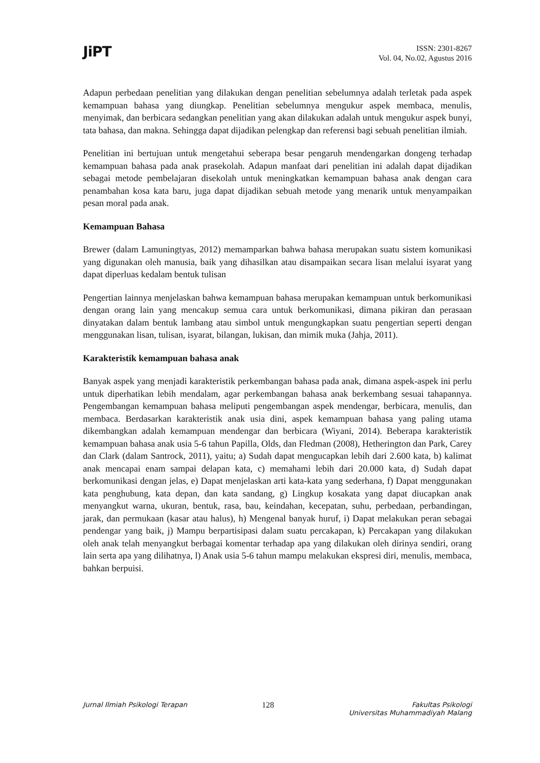JiPT
ISSN: 2301-8267
Vol. 04, No.02, Agustus 2016
Adapun perbedaan penelitian yang dilakukan dengan penelitian sebelumnya adalah terletak pada aspek kemampuan bahasa yang diungkap. Penelitian sebelumnya mengukur aspek membaca, menulis, menyimak, dan berbicara sedangkan penelitian yang akan dilakukan adalah untuk mengukur aspek bunyi, tata bahasa, dan makna. Sehingga dapat dijadikan pelengkap dan referensi bagi sebuah penelitian ilmiah.
Penelitian ini bertujuan untuk mengetahui seberapa besar pengaruh mendengarkan dongeng terhadap kemampuan bahasa pada anak prasekolah. Adapun manfaat dari penelitian ini adalah dapat dijadikan sebagai metode pembelajaran disekolah untuk meningkatkan kemampuan bahasa anak dengan cara penambahan kosa kata baru, juga dapat dijadikan sebuah metode yang menarik untuk menyampaikan pesan moral pada anak.
Kemampuan Bahasa
Brewer (dalam Lamuningtyas, 2012) memamparkan bahwa bahasa merupakan suatu sistem komunikasi yang digunakan oleh manusia, baik yang dihasilkan atau disampaikan secara lisan melalui isyarat yang dapat diperluas kedalam bentuk tulisan
Pengertian lainnya menjelaskan bahwa kemampuan bahasa merupakan kemampuan untuk berkomunikasi dengan orang lain yang mencakup semua cara untuk berkomunikasi, dimana pikiran dan perasaan dinyatakan dalam bentuk lambang atau simbol untuk mengungkapkan suatu pengertian seperti dengan menggunakan lisan, tulisan, isyarat, bilangan, lukisan, dan mimik muka (Jahja, 2011).
Karakteristik kemampuan bahasa anak
Banyak aspek yang menjadi karakteristik perkembangan bahasa pada anak, dimana aspek-aspek ini perlu untuk diperhatikan lebih mendalam, agar perkembangan bahasa anak berkembang sesuai tahapannya. Pengembangan kemampuan bahasa meliputi pengembangan aspek mendengar, berbicara, menulis, dan membaca. Berdasarkan karakteristik anak usia dini, aspek kemampuan bahasa yang paling utama dikembangkan adalah kemampuan mendengar dan berbicara (Wiyani, 2014). Beberapa karakteristik kemampuan bahasa anak usia 5-6 tahun Papilla, Olds, dan Fledman (2008), Hetherington dan Park, Carey dan Clark (dalam Santrock, 2011), yaitu; a) Sudah dapat mengucapkan lebih dari 2.600 kata, b) kalimat anak mencapai enam sampai delapan kata, c) memahami lebih dari 20.000 kata, d) Sudah dapat berkomunikasi dengan jelas, e) Dapat menjelaskan arti kata-kata yang sederhana, f) Dapat menggunakan kata penghubung, kata depan, dan kata sandang, g) Lingkup kosakata yang dapat diucapkan anak menyangkut warna, ukuran, bentuk, rasa, bau, keindahan, kecepatan, suhu, perbedaan, perbandingan, jarak, dan permukaan (kasar atau halus), h) Mengenal banyak huruf, i) Dapat melakukan peran sebagai pendengar yang baik, j) Mampu berpartisipasi dalam suatu percakapan, k) Percakapan yang dilakukan oleh anak telah menyangkut berbagai komentar terhadap apa yang dilakukan oleh dirinya sendiri, orang lain serta apa yang dilihatnya, l) Anak usia 5-6 tahun mampu melakukan ekspresi diri, menulis, membaca, bahkan berpuisi.
Jurnal Ilmiah Psikologi Terapan
128
Fakultas Psikologi
Universitas Muhammadiyah Malang